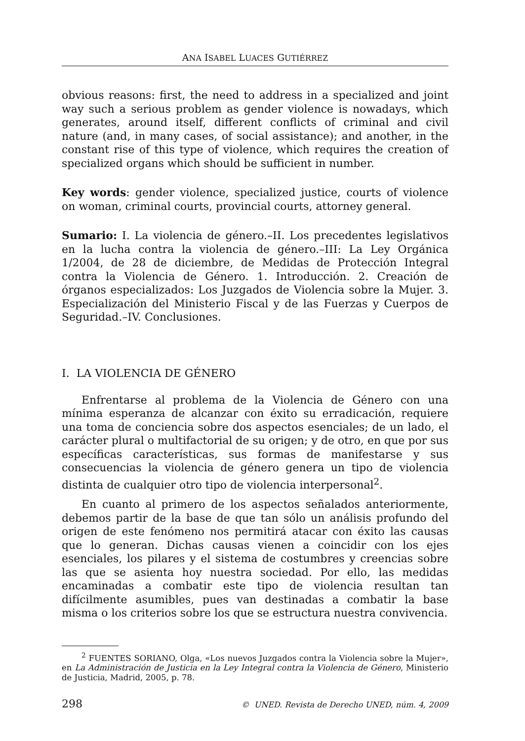ANA ISABEL LUACES GUTIÉRREZ
obvious reasons: first, the need to address in a specialized and joint way such a serious problem as gender violence is nowadays, which generates, around itself, different conflicts of criminal and civil nature (and, in many cases, of social assistance); and another, in the constant rise of this type of violence, which requires the creation of specialized organs which should be sufficient in number.
Key words: gender violence, specialized justice, courts of violence on woman, criminal courts, provincial courts, attorney general.
Sumario: I. La violencia de género.–II. Los precedentes legislativos en la lucha contra la violencia de género.–III: La Ley Orgánica 1/2004, de 28 de diciembre, de Medidas de Protección Integral contra la Violencia de Género. 1. Introducción. 2. Creación de órganos especializados: Los Juzgados de Violencia sobre la Mujer. 3. Especialización del Ministerio Fiscal y de las Fuerzas y Cuerpos de Seguridad.–IV. Conclusiones.
I. LA VIOLENCIA DE GÉNERO
Enfrentarse al problema de la Violencia de Género con una mínima esperanza de alcanzar con éxito su erradicación, requiere una toma de conciencia sobre dos aspectos esenciales; de un lado, el carácter plural o multifactorial de su origen; y de otro, en que por sus específicas características, sus formas de manifestarse y sus consecuencias la violencia de género genera un tipo de violencia distinta de cualquier otro tipo de violencia interpersonal<sup>2</sup>.
En cuanto al primero de los aspectos señalados anteriormente, debemos partir de la base de que tan sólo un análisis profundo del origen de este fenómeno nos permitirá atacar con éxito las causas que lo generan. Dichas causas vienen a coincidir con los ejes esenciales, los pilares y el sistema de costumbres y creencias sobre las que se asienta hoy nuestra sociedad. Por ello, las medidas encaminadas a combatir este tipo de violencia resultan tan difícilmente asumibles, pues van destinadas a combatir la base misma o los criterios sobre los que se estructura nuestra convivencia.
<sup>2</sup> FUENTES SORIANO, Olga, «Los nuevos Juzgados contra la Violencia sobre la Mujer», en La Administración de Justicia en la Ley Integral contra la Violencia de Género, Ministerio de Justicia, Madrid, 2005, p. 78.
298 © UNED. Revista de Derecho UNED, núm. 4, 2009